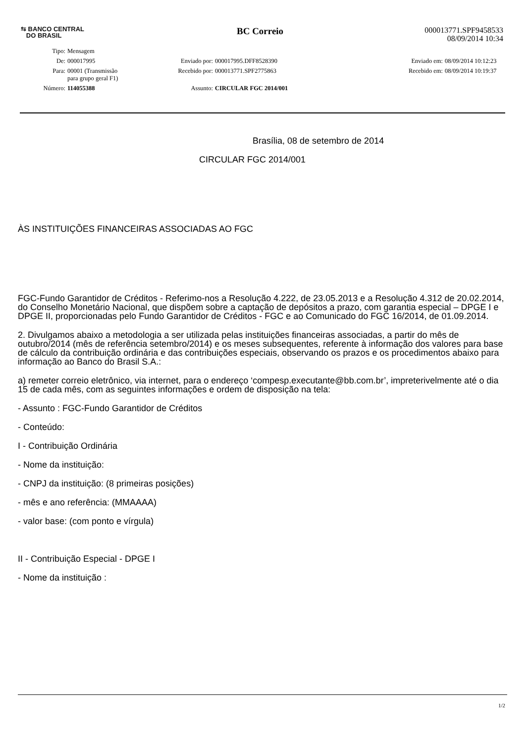⇆ BANCO CENTRAL
DO BRASIL
BC Correio
000013771.SPF9458533
08/09/2014 10:34
| Tipo: | Mensagem | | | | |
| De: | 000017995 | Enviado por: | 000017995.DFF8528390 | Enviado em: | 08/09/2014 10:12:23 |
| Para: | 00001 (Transmissão para grupo geral F1) | Recebido por: | 000013771.SPF2775863 | Recebido em: | 08/09/2014 10:19:37 |
| Número: | 114055388 | Assunto: | CIRCULAR FGC 2014/001 | | |
Brasília, 08 de setembro de 2014
CIRCULAR FGC 2014/001
ÀS INSTITUIÇÕES FINANCEIRAS ASSOCIADAS AO FGC
FGC-Fundo Garantidor de Créditos - Referimo-nos a Resolução 4.222, de 23.05.2013 e a Resolução 4.312 de 20.02.2014, do Conselho Monetário Nacional, que dispõem sobre a captação de depósitos a prazo, com garantia especial – DPGE I e DPGE II, proporcionadas pelo Fundo Garantidor de Créditos - FGC e ao Comunicado do FGC 16/2014, de 01.09.2014.
2. Divulgamos abaixo a metodologia a ser utilizada pelas instituições financeiras associadas, a partir do mês de outubro/2014 (mês de referência setembro/2014) e os meses subsequentes, referente à informação dos valores para base de cálculo da contribuição ordinária e das contribuições especiais, observando os prazos e os procedimentos abaixo para informação ao Banco do Brasil S.A.:
a) remeter correio eletrônico, via internet, para o endereço ‘compesp.executante@bb.com.br’, impreterivelmente até o dia 15 de cada mês, com as seguintes informações e ordem de disposição na tela:
- Assunto : FGC-Fundo Garantidor de Créditos
- Conteúdo:
I - Contribuição Ordinária
- Nome da instituição:
- CNPJ da instituição: (8 primeiras posições)
- mês e ano referência: (MMAAAA)
- valor base: (com ponto e vírgula)
II - Contribuição Especial - DPGE I
- Nome da instituição :
1/2